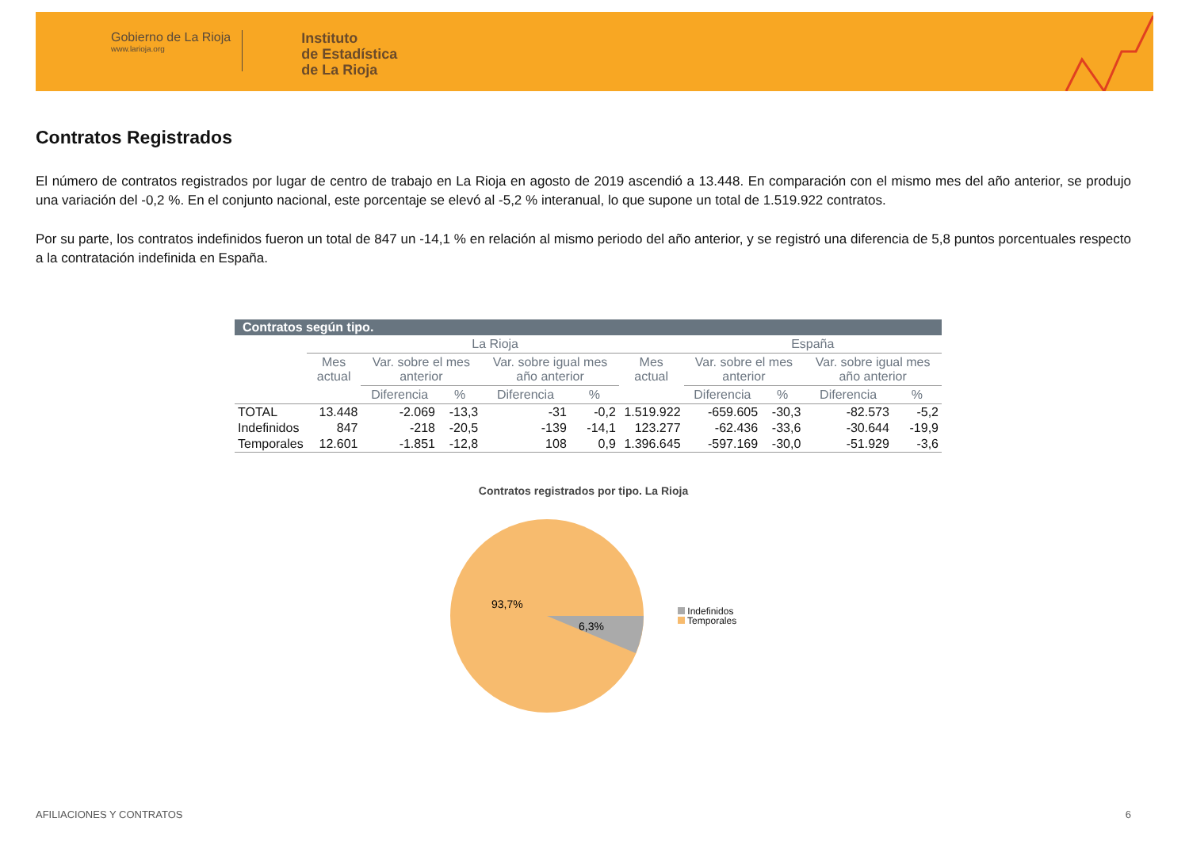Gobierno de La Rioja
www.larioja.org
Instituto
de Estadística
de La Rioja
Contratos Registrados
El número de contratos registrados por lugar de centro de trabajo en La Rioja en agosto de 2019 ascendió a 13.448. En comparación con el mismo mes del año anterior, se produjo una variación del -0,2 %. En el conjunto nacional, este porcentaje se elevó al -5,2 % interanual, lo que supone un total de 1.519.922 contratos.
Por su parte, los contratos indefinidos fueron un total de 847 un -14,1 % en relación al mismo periodo del año anterior, y se registró una diferencia de 5,8 puntos porcentuales respecto a la contratación indefinida en España.
| Contratos según tipo. | | | | | | | | | | |
| --- | --- | --- | --- | --- | --- | --- | --- | --- | --- | --- |
| | La Rioja | | | | | | España | | | |
| | Mes actual | Var. sobre el mes anterior | | Var. sobre igual mes año anterior | | Mes actual | Var. sobre el mes anterior | | Var. sobre igual mes año anterior | |
| | | Diferencia | % | Diferencia | % | | Diferencia | % | Diferencia | % |
| TOTAL | 13.448 | -2.069 | -13,3 | -31 | -0,2 | 1.519.922 | -659.605 | -30,3 | -82.573 | -5,2 |
| Indefinidos | 847 | -218 | -20,5 | -139 | -14,1 | 123.277 | -62.436 | -33,6 | -30.644 | -19,9 |
| Temporales | 12.601 | -1.851 | -12,8 | 108 | 0,9 | 1.396.645 | -597.169 | -30,0 | -51.929 | -3,6 |
Contratos registrados por tipo. La Rioja
93,7%
6,3%
Indefinidos
Temporales
AFILIACIONES Y CONTRATOS 6